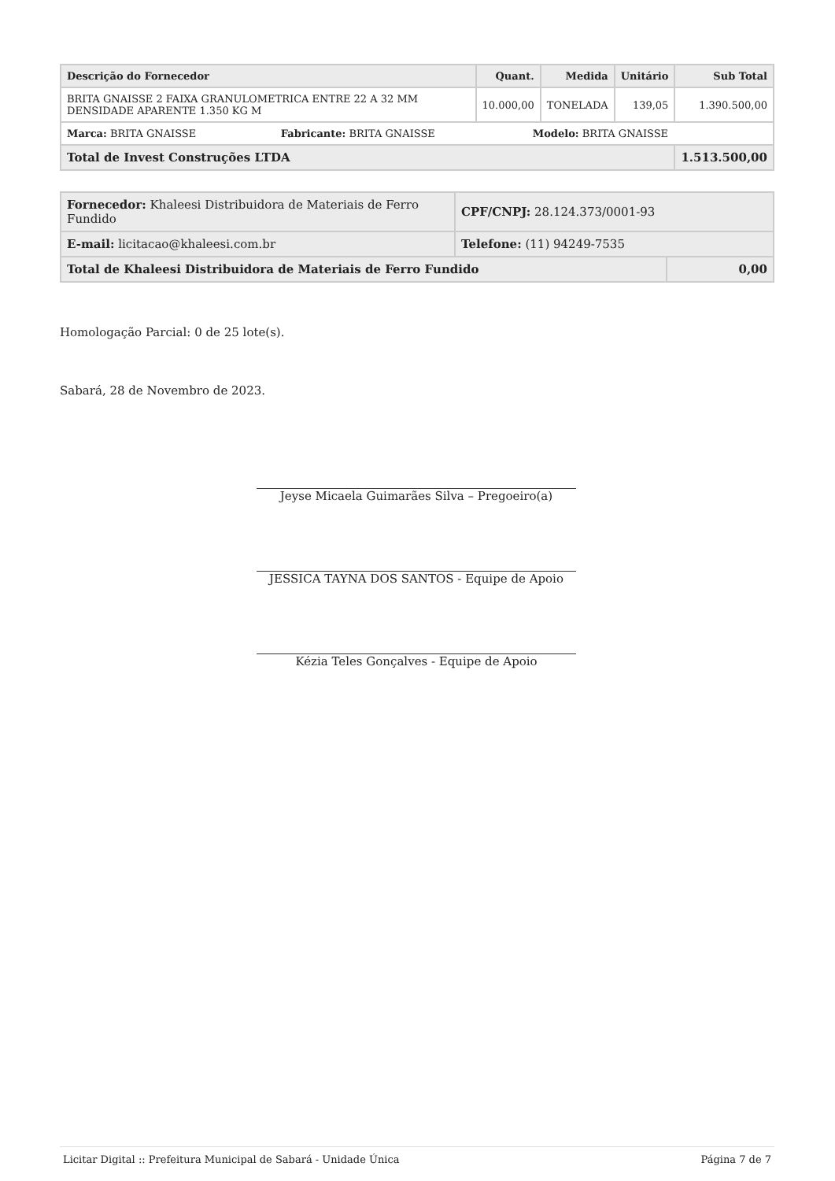| Descrição do Fornecedor | Quant. | Medida | Unitário | Sub Total |
| --- | --- | --- | --- | --- |
| BRITA GNAISSE 2 FAIXA GRANULOMETRICA ENTRE 22 A 32 MM DENSIDADE APARENTE 1.350 KG M | 10.000,00 | TONELADA | 139,05 | 1.390.500,00 |
| Marca: BRITA GNAISSE Fabricante: BRITA GNAISSE Modelo: BRITA GNAISSE | | | | |
| Total de Invest Construções LTDA | | | | 1.513.500,00 |
| Fornecedor: Khaleesi Distribuidora de Materiais de Ferro Fundido | CPF/CNPJ: 28.124.373/0001-93 | |
| E-mail: licitacao@khaleesi.com.br | Telefone: (11) 94249-7535 | |
| Total de Khaleesi Distribuidora de Materiais de Ferro Fundido | | 0,00 |
Homologação Parcial: 0 de 25 lote(s).
Sabará, 28 de Novembro de 2023.
Jeyse Micaela Guimarães Silva – Pregoeiro(a)
JESSICA TAYNA DOS SANTOS - Equipe de Apoio
Kézia Teles Gonçalves - Equipe de Apoio
Licitar Digital :: Prefeitura Municipal de Sabará - Unidade Única Página 7 de 7